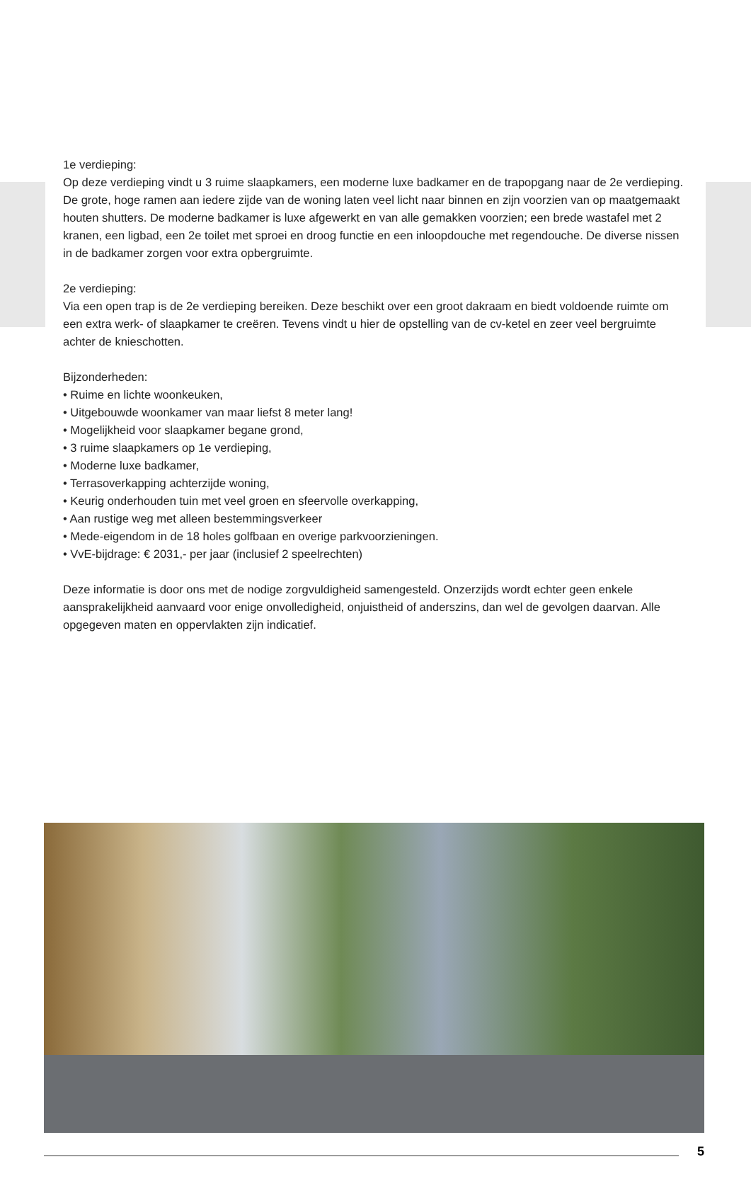1e verdieping:
Op deze verdieping vindt u 3 ruime slaapkamers, een moderne luxe badkamer en de trapopgang naar de 2e verdieping. De grote, hoge ramen aan iedere zijde van de woning laten veel licht naar binnen en zijn voorzien van op maatgemaakt houten shutters. De moderne badkamer is luxe afgewerkt en van alle gemakken voorzien; een brede wastafel met 2 kranen, een ligbad, een 2e toilet met sproei en droog functie en een inloopdouche met regendouche. De diverse nissen in de badkamer zorgen voor extra opbergruimte.
2e verdieping:
Via een open trap is de 2e verdieping bereiken. Deze beschikt over een groot dakraam en biedt voldoende ruimte om een extra werk- of slaapkamer te creëren. Tevens vindt u hier de opstelling van de cv-ketel en zeer veel bergruimte achter de knieschotten.
Bijzonderheden:
• Ruime en lichte woonkeuken,
• Uitgebouwde woonkamer van maar liefst 8 meter lang!
• Mogelijkheid voor slaapkamer begane grond,
• 3 ruime slaapkamers op 1e verdieping,
• Moderne luxe badkamer,
• Terrasoverkapping achterzijde woning,
• Keurig onderhouden tuin met veel groen en sfeervolle overkapping,
• Aan rustige weg met alleen bestemmingsverkeer
• Mede-eigendom in de 18 holes golfbaan en overige parkvoorzieningen.
• VvE-bijdrage: € 2031,- per jaar (inclusief 2 speelrechten)
Deze informatie is door ons met de nodige zorgvuldigheid samengesteld. Onzerzijds wordt echter geen enkele aansprakelijkheid aanvaard voor enige onvolledigheid, onjuistheid of anderszins, dan wel de gevolgen daarvan. Alle opgegeven maten en oppervlakten zijn indicatief.
5